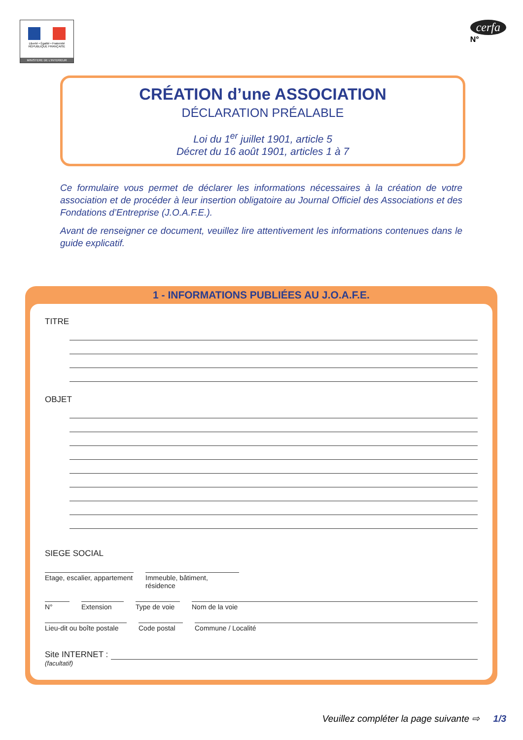Liberté • Égalité • Fraternité
RÉPUBLIQUE FRANÇAISE
MINISTERE DE L'INTERIEUR
cerfa
N°
CRÉATION d’une ASSOCIATION
DÉCLARATION PRÉALABLE
Loi du 1<sup>er</sup> juillet 1901, article 5
Décret du 16 août 1901, articles 1 à 7
Ce formulaire vous permet de déclarer les informations nécessaires à la création de votre association et de procéder à leur insertion obligatoire au Journal Officiel des Associations et des Fondations d’Entreprise (J.O.A.F.E.).
Avant de renseigner ce document, veuillez lire attentivement les informations contenues dans le guide explicatif.
1 - INFORMATIONS PUBLIÉES AU J.O.A.F.E.
TITRE
OBJET
SIEGE SOCIAL
Etage, escalier, appartement
Immeuble, bâtiment, résidence
N° Extension Type de voie
Nom de la voie
Lieu-dit ou boîte postale
Code postal
Commune / Localité
Site INTERNET :
(facultatif)
Veuillez compléter la page suivante ⇨ 1/3